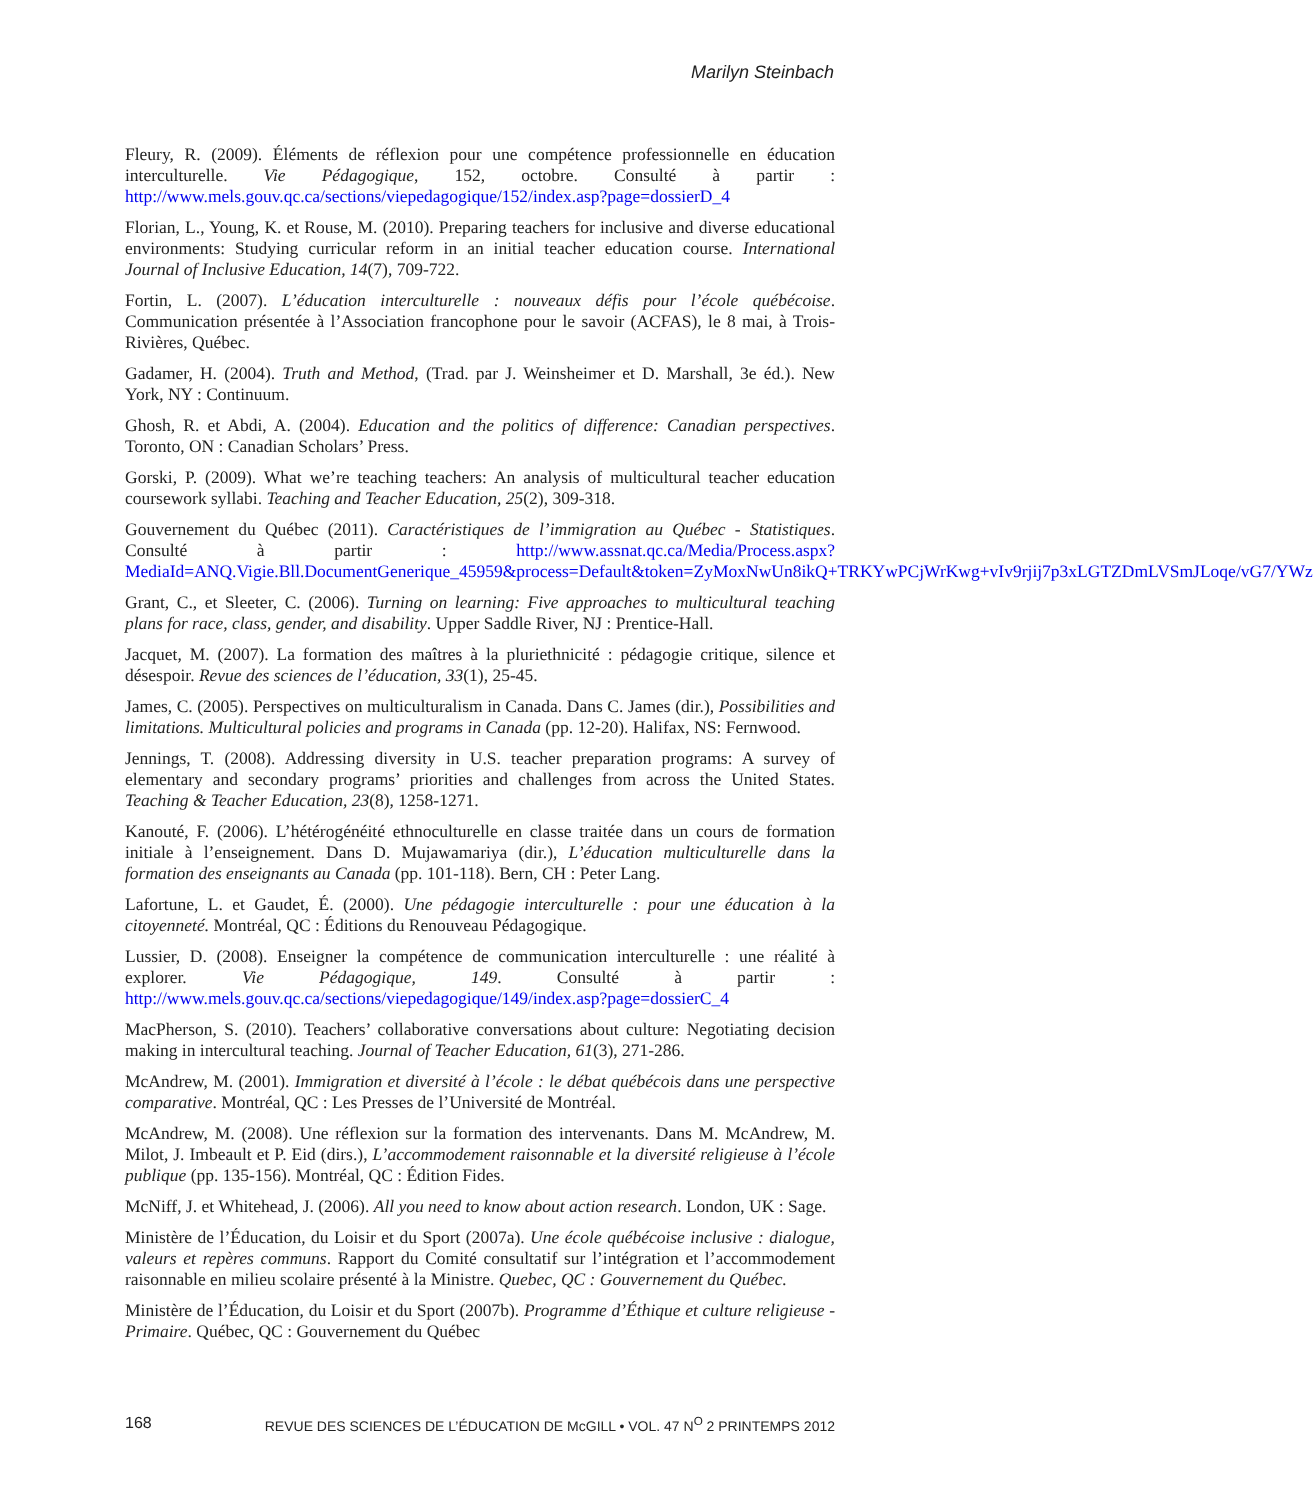Marilyn Steinbach
Fleury, R. (2009). Éléments de réflexion pour une compétence professionnelle en éducation interculturelle. Vie Pédagogique, 152, octobre. Consulté à partir : http://www.mels.gouv.qc.ca/sections/viepedagogique/152/index.asp?page=dossierD_4
Florian, L., Young, K. et Rouse, M. (2010). Preparing teachers for inclusive and diverse educational environments: Studying curricular reform in an initial teacher education course. International Journal of Inclusive Education, 14(7), 709-722.
Fortin, L. (2007). L’éducation interculturelle : nouveaux défis pour l’école québécoise. Communication présentée à l’Association francophone pour le savoir (ACFAS), le 8 mai, à Trois-Rivières, Québec.
Gadamer, H. (2004). Truth and Method, (Trad. par J. Weinsheimer et D. Marshall, 3e éd.). New York, NY : Continuum.
Ghosh, R. et Abdi, A. (2004). Education and the politics of difference: Canadian perspectives. Toronto, ON : Canadian Scholars’ Press.
Gorski, P. (2009). What we’re teaching teachers: An analysis of multicultural teacher education coursework syllabi. Teaching and Teacher Education, 25(2), 309-318.
Gouvernement du Québec (2011). Caractéristiques de l’immigration au Québec - Statistiques. Consulté à partir : http://www.assnat.qc.ca/Media/Process.aspx?MediaId=ANQ.Vigie.Bll.DocumentGenerique_45959&process=Default&token=ZyMoxNwUn8ikQ+TRKYwPCjWrKwg+vIv9rjij7p3xLGTZDmLVSmJLoqe/vG7/YWz
Grant, C., et Sleeter, C. (2006). Turning on learning: Five approaches to multicultural teaching plans for race, class, gender, and disability. Upper Saddle River, NJ : Prentice-Hall.
Jacquet, M. (2007). La formation des maîtres à la pluriethnicité : pédagogie critique, silence et désespoir. Revue des sciences de l’éducation, 33(1), 25-45.
James, C. (2005). Perspectives on multiculturalism in Canada. Dans C. James (dir.), Possibilities and limitations. Multicultural policies and programs in Canada (pp. 12-20). Halifax, NS: Fernwood.
Jennings, T. (2008). Addressing diversity in U.S. teacher preparation programs: A survey of elementary and secondary programs’ priorities and challenges from across the United States. Teaching & Teacher Education, 23(8), 1258-1271.
Kanouté, F. (2006). L’hétérogénéité ethnoculturelle en classe traitée dans un cours de formation initiale à l’enseignement. Dans D. Mujawamariya (dir.), L’éducation multiculturelle dans la formation des enseignants au Canada (pp. 101-118). Bern, CH : Peter Lang.
Lafortune, L. et Gaudet, É. (2000). Une pédagogie interculturelle : pour une éducation à la citoyenneté. Montréal, QC : Éditions du Renouveau Pédagogique.
Lussier, D. (2008). Enseigner la compétence de communication interculturelle : une réalité à explorer. Vie Pédagogique, 149. Consulté à partir : http://www.mels.gouv.qc.ca/sections/viepedagogique/149/index.asp?page=dossierC_4
MacPherson, S. (2010). Teachers’ collaborative conversations about culture: Negotiating decision making in intercultural teaching. Journal of Teacher Education, 61(3), 271-286.
McAndrew, M. (2001). Immigration et diversité à l’école : le débat québécois dans une perspective comparative. Montréal, QC : Les Presses de l’Université de Montréal.
McAndrew, M. (2008). Une réflexion sur la formation des intervenants. Dans M. McAndrew, M. Milot, J. Imbeault et P. Eid (dirs.), L’accommodement raisonnable et la diversité religieuse à l’école publique (pp. 135-156). Montréal, QC : Édition Fides.
McNiff, J. et Whitehead, J. (2006). All you need to know about action research. London, UK : Sage.
Ministère de l’Éducation, du Loisir et du Sport (2007a). Une école québécoise inclusive : dialogue, valeurs et repères communs. Rapport du Comité consultatif sur l’intégration et l’accommodement raisonnable en milieu scolaire présenté à la Ministre. Quebec, QC : Gouvernement du Québec.
Ministère de l’Éducation, du Loisir et du Sport (2007b). Programme d’Éthique et culture religieuse - Primaire. Québec, QC : Gouvernement du Québec
168 REVUE DES SCIENCES DE L’ÉDUCATION DE McGILL • VOL. 47 N<sup>O</sup> 2 PRINTEMPS 2012